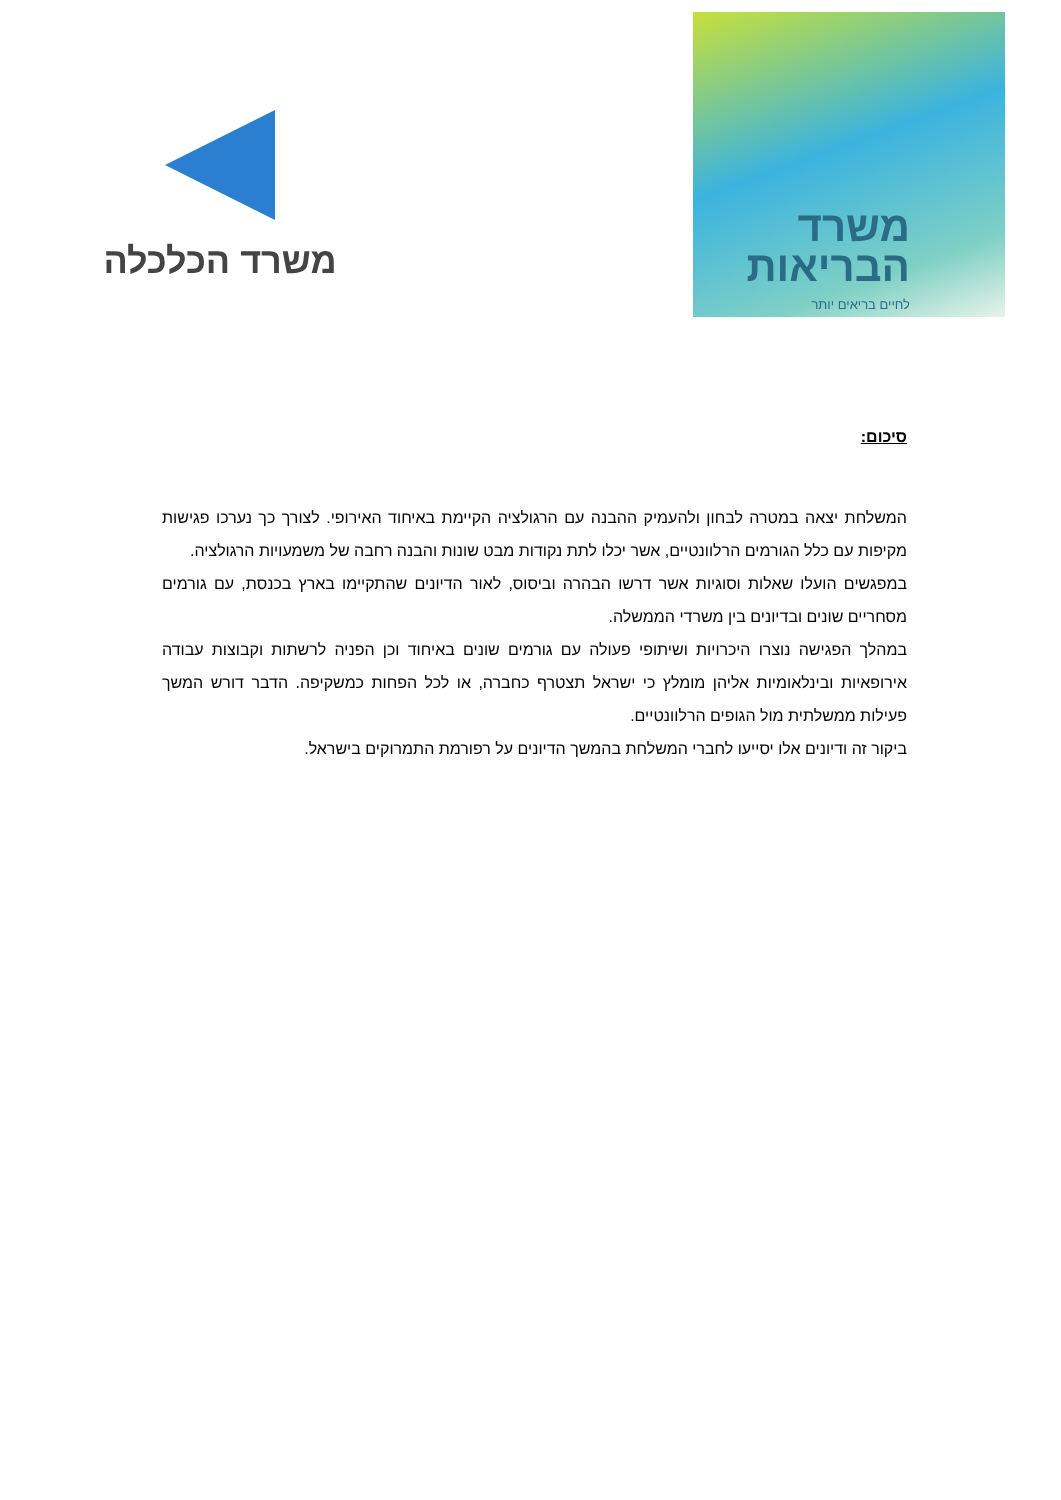משרד
הבריאות
לחיים בריאים יותר
משרד הכלכלה
סיכום:
המשלחת יצאה במטרה לבחון ולהעמיק ההבנה עם הרגולציה הקיימת באיחוד האירופי. לצורך כך נערכו פגישות מקיפות עם כלל הגורמים הרלוונטיים, אשר יכלו לתת נקודות מבט שונות והבנה רחבה של משמעויות הרגולציה.
במפגשים הועלו שאלות וסוגיות אשר דרשו הבהרה וביסוס, לאור הדיונים שהתקיימו בארץ בכנסת, עם גורמים מסחריים שונים ובדיונים בין משרדי הממשלה.
במהלך הפגישה נוצרו היכרויות ושיתופי פעולה עם גורמים שונים באיחוד וכן הפניה לרשתות וקבוצות עבודה אירופאיות ובינלאומיות אליהן מומלץ כי ישראל תצטרף כחברה, או לכל הפחות כמשקיפה. הדבר דורש המשך פעילות ממשלתית מול הגופים הרלוונטיים.
ביקור זה ודיונים אלו יסייעו לחברי המשלחת בהמשך הדיונים על רפורמת התמרוקים בישראל.